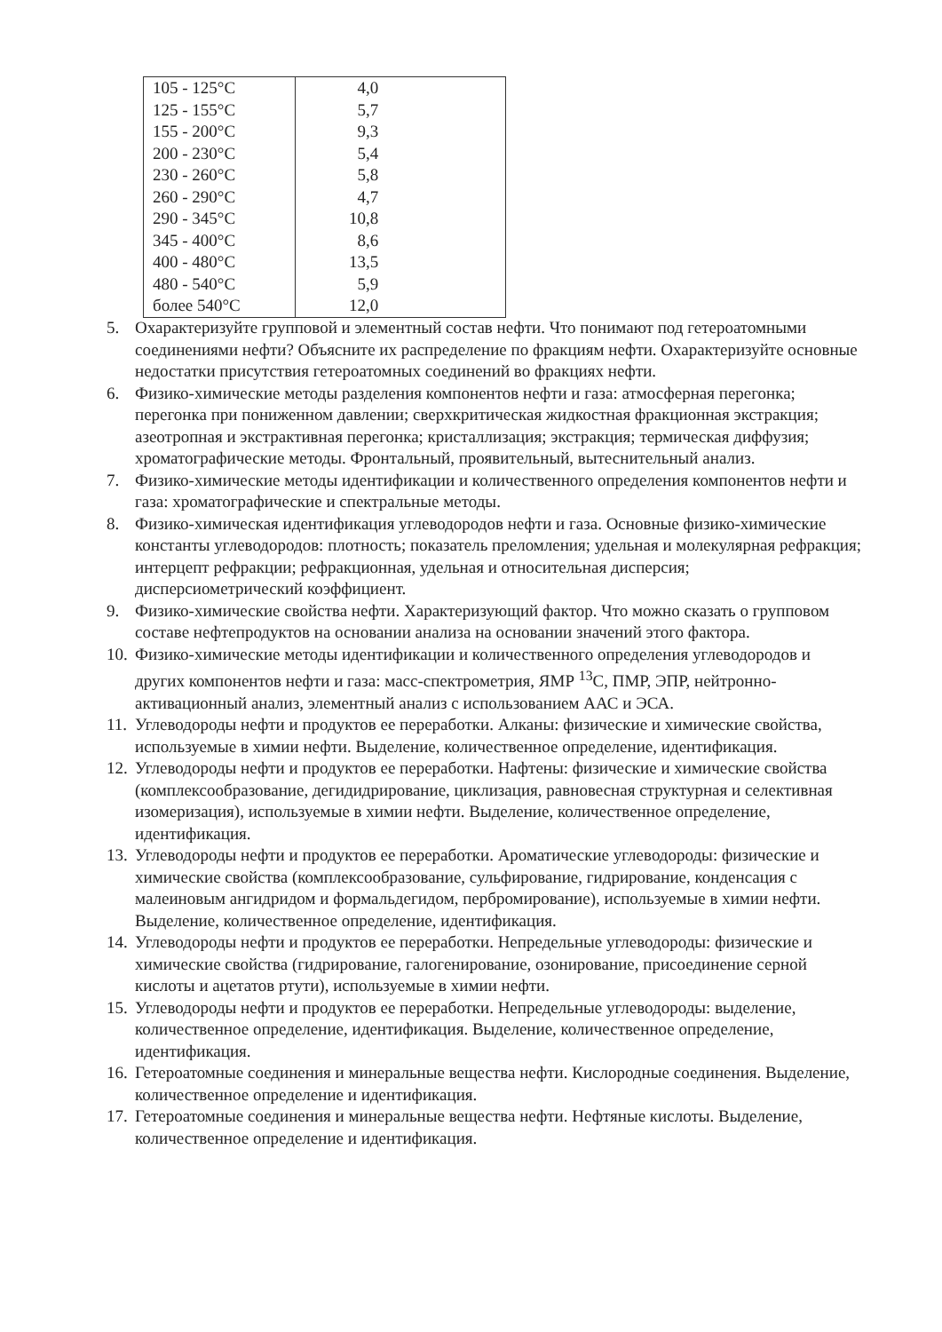| 105 - 125°C | 4,0 |
| 125 - 155°C | 5,7 |
| 155 - 200°C | 9,3 |
| 200 - 230°C | 5,4 |
| 230 - 260°C | 5,8 |
| 260 - 290°C | 4,7 |
| 290 - 345°C | 10,8 |
| 345 - 400°C | 8,6 |
| 400 - 480°C | 13,5 |
| 480 - 540°C | 5,9 |
| более 540°C | 12,0 |
5. Охарактеризуйте групповой и элементный состав нефти. Что понимают под гетероатомными соединениями нефти? Объясните их распределение по фракциям нефти. Охарактеризуйте основные недостатки присутствия гетероатомных соединений во фракциях нефти.
6. Физико-химические методы разделения компонентов нефти и газа: атмосферная перегонка; перегонка при пониженном давлении; сверхкритическая жидкостная фракционная экстракция; азеотропная и экстрактивная перегонка; кристаллизация; экстракция; термическая диффузия; хроматографические методы. Фронтальный, проявительный, вытеснительный анализ.
7. Физико-химические методы идентификации и количественного определения компонентов нефти и газа: хроматографические и спектральные методы.
8. Физико-химическая идентификация углеводородов нефти и газа. Основные физико-химические константы углеводородов: плотность; показатель преломления; удельная и молекулярная рефракция; интерцепт рефракции; рефракционная, удельная и относительная дисперсия; дисперсиометрический коэффициент.
9. Физико-химические свойства нефти. Характеризующий фактор. Что можно сказать о групповом составе нефтепродуктов на основании анализа на основании значений этого фактора.
10. Физико-химические методы идентификации и количественного определения углеводородов и других компонентов нефти и газа: масс-спектрометрия, ЯМР <sup>13</sup>С, ПМР, ЭПР, нейтронно-активационный анализ, элементный анализ с использованием ААС и ЭСА.
11. Углеводороды нефти и продуктов ее переработки. Алканы: физические и химические свойства, используемые в химии нефти. Выделение, количественное определение, идентификация.
12. Углеводороды нефти и продуктов ее переработки. Нафтены: физические и химические свойства (комплексообразование, дегидидрирование, циклизация, равновесная структурная и селективная изомеризация), используемые в химии нефти. Выделение, количественное определение, идентификация.
13. Углеводороды нефти и продуктов ее переработки. Ароматические углеводороды: физические и химические свойства (комплексообразование, сульфирование, гидрирование, конденсация с малеиновым ангидридом и формальдегидом, пербромирование), используемые в химии нефти. Выделение, количественное определение, идентификация.
14. Углеводороды нефти и продуктов ее переработки. Непредельные углеводороды: физические и химические свойства (гидрирование, галогенирование, озонирование, присоединение серной кислоты и ацетатов ртути), используемые в химии нефти.
15. Углеводороды нефти и продуктов ее переработки. Непредельные углеводороды: выделение, количественное определение, идентификация. Выделение, количественное определение, идентификация.
16. Гетероатомные соединения и минеральные вещества нефти. Кислородные соединения. Выделение, количественное определение и идентификация.
17. Гетероатомные соединения и минеральные вещества нефти. Нефтяные кислоты. Выделение, количественное определение и идентификация.